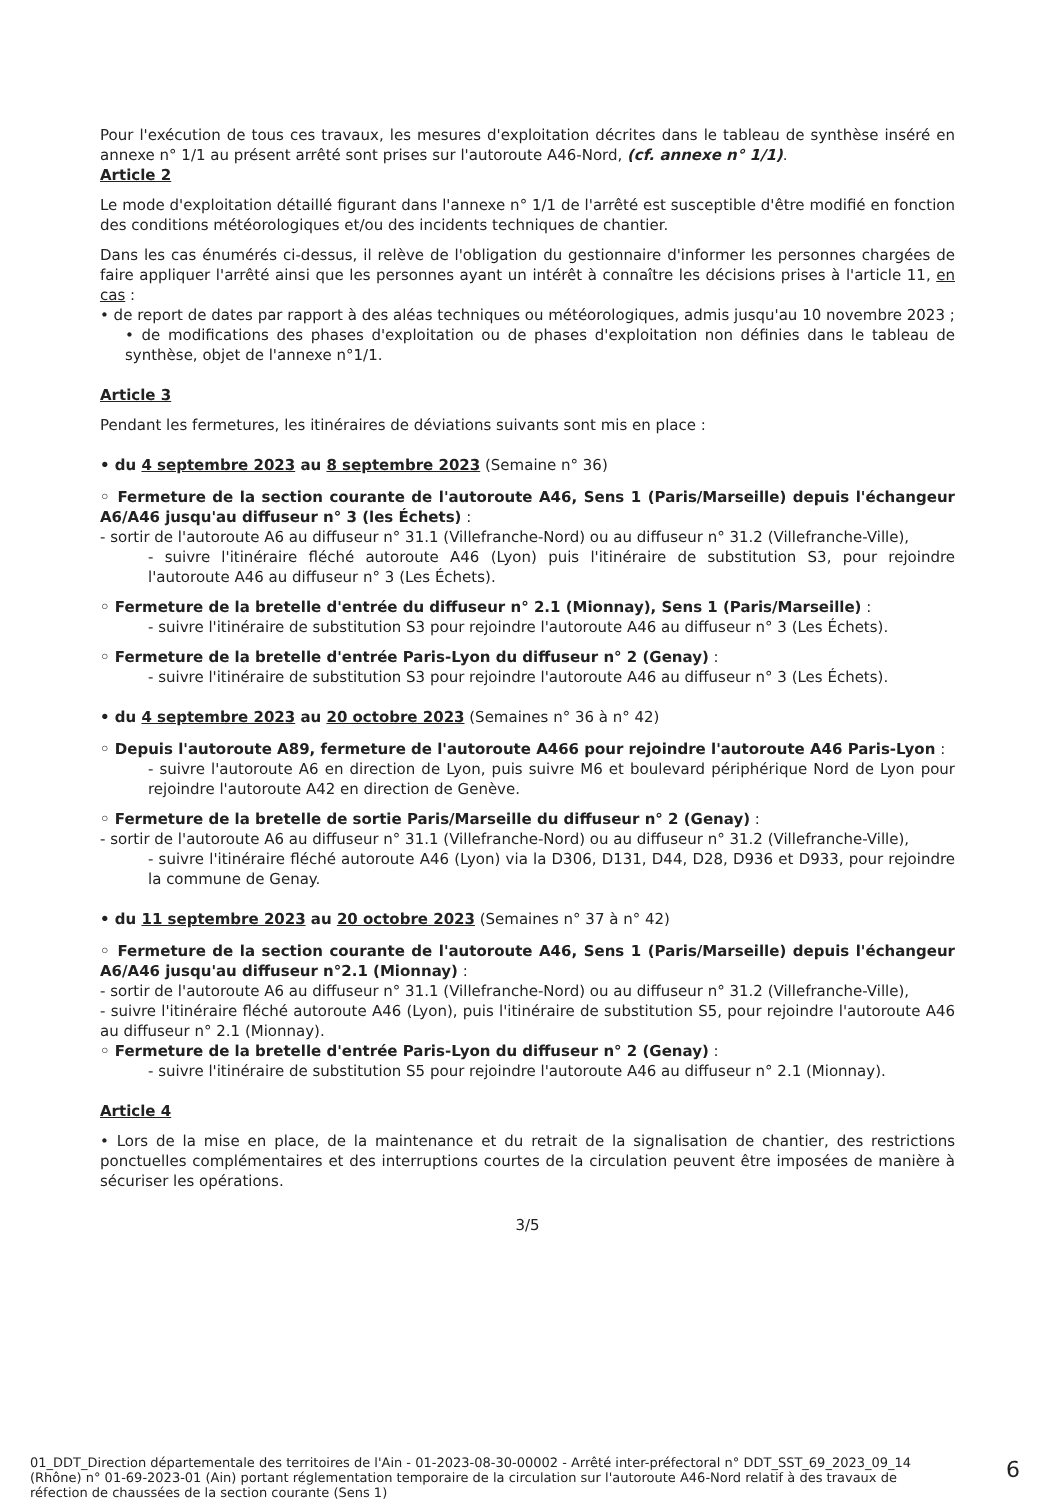Pour l'exécution de tous ces travaux, les mesures d'exploitation décrites dans le tableau de synthèse inséré en annexe n° 1/1 au présent arrêté sont prises sur l'autoroute A46-Nord, (cf. annexe n° 1/1).
Article 2
Le mode d'exploitation détaillé figurant dans l'annexe n° 1/1 de l'arrêté est susceptible d'être modifié en fonction des conditions météorologiques et/ou des incidents techniques de chantier.
Dans les cas énumérés ci-dessus, il relève de l'obligation du gestionnaire d'informer les personnes chargées de faire appliquer l'arrêté ainsi que les personnes ayant un intérêt à connaître les décisions prises à l'article 11, en cas :
• de report de dates par rapport à des aléas techniques ou météorologiques, admis jusqu'au 10 novembre 2023 ;
• de modifications des phases d'exploitation ou de phases d'exploitation non définies dans le tableau de synthèse, objet de l'annexe n°1/1.
Article 3
Pendant les fermetures, les itinéraires de déviations suivants sont mis en place :
• du 4 septembre 2023 au 8 septembre 2023 (Semaine n° 36)
◦ Fermeture de la section courante de l'autoroute A46, Sens 1 (Paris/Marseille) depuis l'échangeur A6/A46 jusqu'au diffuseur n° 3 (les Échets) :
- sortir de l'autoroute A6 au diffuseur n° 31.1 (Villefranche-Nord) ou au diffuseur n° 31.2 (Villefranche-Ville),
- suivre l'itinéraire fléché autoroute A46 (Lyon) puis l'itinéraire de substitution S3, pour rejoindre l'autoroute A46 au diffuseur n° 3 (Les Échets).
◦ Fermeture de la bretelle d'entrée du diffuseur n° 2.1 (Mionnay), Sens 1 (Paris/Marseille) :
- suivre l'itinéraire de substitution S3 pour rejoindre l'autoroute A46 au diffuseur n° 3 (Les Échets).
◦ Fermeture de la bretelle d'entrée Paris-Lyon du diffuseur n° 2 (Genay) :
- suivre l'itinéraire de substitution S3 pour rejoindre l'autoroute A46 au diffuseur n° 3 (Les Échets).
• du 4 septembre 2023 au 20 octobre 2023 (Semaines n° 36 à n° 42)
◦ Depuis l'autoroute A89, fermeture de l'autoroute A466 pour rejoindre l'autoroute A46 Paris-Lyon :
- suivre l'autoroute A6 en direction de Lyon, puis suivre M6 et boulevard périphérique Nord de Lyon pour rejoindre l'autoroute A42 en direction de Genève.
◦ Fermeture de la bretelle de sortie Paris/Marseille du diffuseur n° 2 (Genay) :
- sortir de l'autoroute A6 au diffuseur n° 31.1 (Villefranche-Nord) ou au diffuseur n° 31.2 (Villefranche-Ville),
- suivre l'itinéraire fléché autoroute A46 (Lyon) via la D306, D131, D44, D28, D936 et D933, pour rejoindre la commune de Genay.
• du 11 septembre 2023 au 20 octobre 2023 (Semaines n° 37 à n° 42)
◦ Fermeture de la section courante de l'autoroute A46, Sens 1 (Paris/Marseille) depuis l'échangeur A6/A46 jusqu'au diffuseur n°2.1 (Mionnay) :
- sortir de l'autoroute A6 au diffuseur n° 31.1 (Villefranche-Nord) ou au diffuseur n° 31.2 (Villefranche-Ville),
- suivre l'itinéraire fléché autoroute A46 (Lyon), puis l'itinéraire de substitution S5, pour rejoindre l'autoroute A46 au diffuseur n° 2.1 (Mionnay).
◦ Fermeture de la bretelle d'entrée Paris-Lyon du diffuseur n° 2 (Genay) :
- suivre l'itinéraire de substitution S5 pour rejoindre l'autoroute A46 au diffuseur n° 2.1 (Mionnay).
Article 4
• Lors de la mise en place, de la maintenance et du retrait de la signalisation de chantier, des restrictions ponctuelles complémentaires et des interruptions courtes de la circulation peuvent être imposées de manière à sécuriser les opérations.
3/5
01_DDT_Direction départementale des territoires de l'Ain - 01-2023-08-30-00002 - Arrêté inter-préfectoral n° DDT_SST_69_2023_09_14 (Rhône) n° 01-69-2023-01 (Ain) portant réglementation temporaire de la circulation sur l'autoroute A46-Nord relatif à des travaux de réfection de chaussées de la section courante (Sens 1)
6